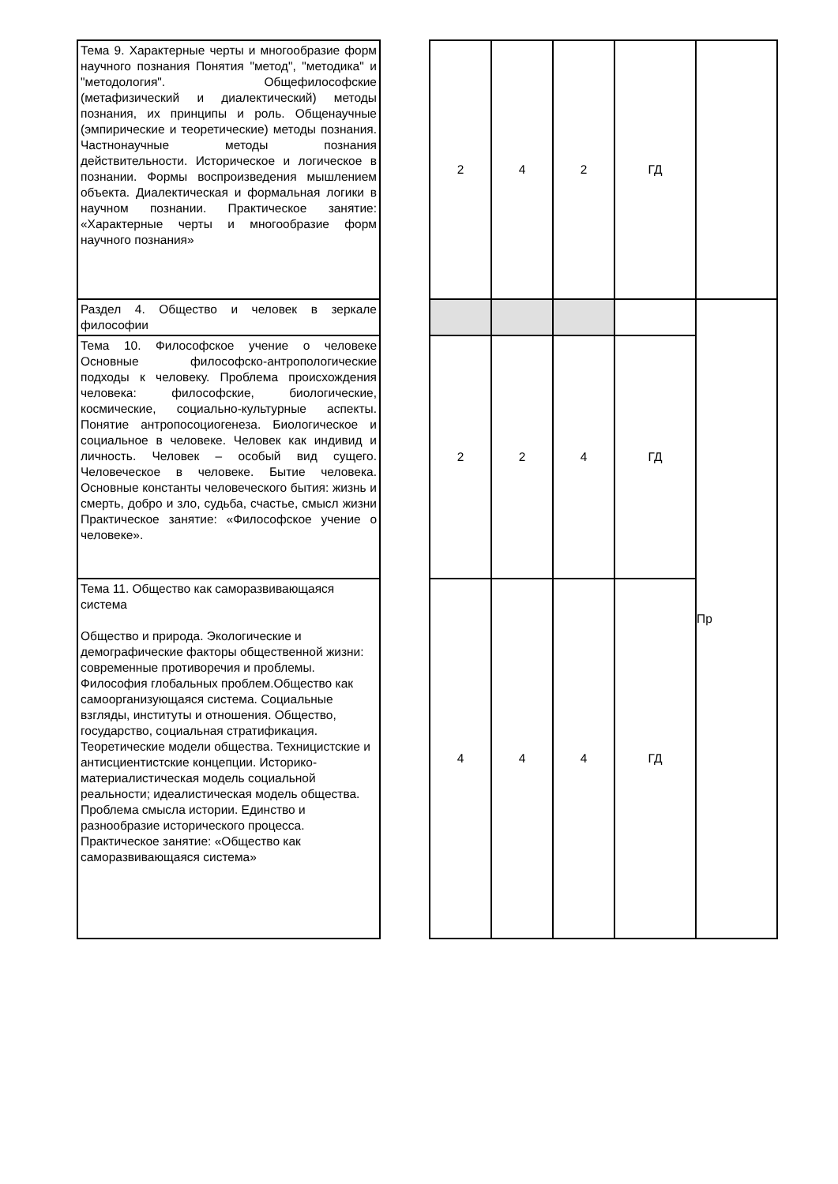| Тема 9. Характерные черты и многообразие форм научного познания Понятия "метод", "методика" и "методология". Общефилософские (метафизический и диалектический) методы познания, их принципы и роль. Общенаучные (эмпирические и теоретические) методы познания. Частнонаучные методы познания действительности. Историческое и логическое в познании. Формы воспроизведения мышлением объекта. Диалектическая и формальная логики в научном познании. Практическое занятие: «Характерные черты и многообразие форм научного познания» | | 2 | 4 | 2 | ГД | |
| Раздел 4. Общество и человек в зеркале философии | | | | | | Пр |
| Тема 10. Философское учение о человеке Основные философско-антропологические подходы к человеку. Проблема происхождения человека: философские, биологические, космические, социально-культурные аспекты. Понятие антропосоциогенеза. Биологическое и социальное в человеке. Человек как индивид и личность. Человек – особый вид сущего. Человеческое в человеке. Бытие человека. Основные константы человеческого бытия: жизнь и смерть, добро и зло, судьба, счастье, смысл жизни Практическое занятие: «Философское учение о человеке». | | 2 | 2 | 4 | ГД | |
| Тема 11. Общество как саморазвивающаяся система Общество и природа. Экологические и демографические факторы общественной жизни: современные противоречия и проблемы. Философия глобальных проблем.Общество как самоорганизующаяся система. Социальные взгляды, институты и отношения. Общество, государство, социальная стратификация. Теоретические модели общества. Техницистские и антисциентистские концепции. Историко-материалистическая модель социальной реальности; идеалистическая модель общества. Проблема смысла истории. Единство и разнообразие исторического процесса. Практическое занятие: «Общество как саморазвивающаяся система» | | 4 | 4 | 4 | ГД | |